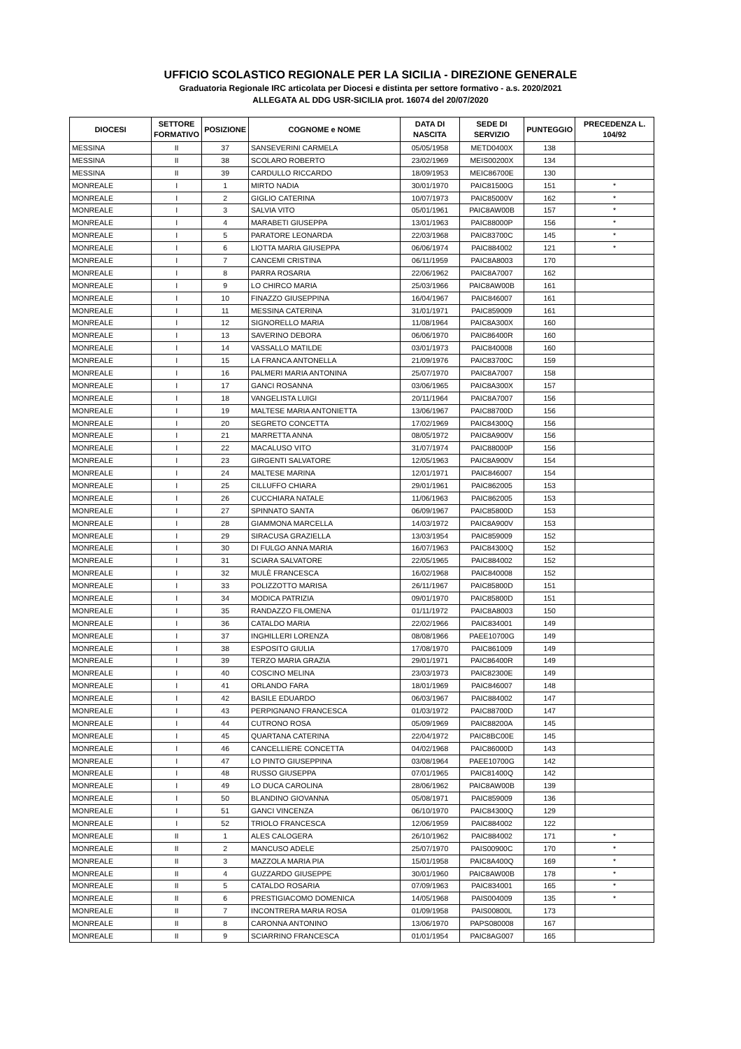UFFICIO SCOLASTICO REGIONALE PER LA SICILIA - DIREZIONE GENERALE
Graduatoria Regionale IRC articolata per Diocesi e distinta per settore formativo - a.s. 2020/2021
ALLEGATA AL DDG USR-SICILIA prot. 16074 del 20/07/2020
| DIOCESI | SETTORE FORMATIVO | POSIZIONE | COGNOME e NOME | DATA DI NASCITA | SEDE DI SERVIZIO | PUNTEGGIO | PRECEDENZA L. 104/92 |
| --- | --- | --- | --- | --- | --- | --- | --- |
| MESSINA | II | 37 | SANSEVERINI CARMELA | 05/05/1958 | METD0400X | 138 | |
| MESSINA | II | 38 | SCOLARO ROBERTO | 23/02/1969 | MEIS00200X | 134 | |
| MESSINA | II | 39 | CARDULLO RICCARDO | 18/09/1953 | MEIC86700E | 130 | |
| MONREALE | I | 1 | MIRTO NADIA | 30/01/1970 | PAIC81500G | 151 | * |
| MONREALE | I | 2 | GIGLIO CATERINA | 10/07/1973 | PAIC85000V | 162 | * |
| MONREALE | I | 3 | SALVIA VITO | 05/01/1961 | PAIC8AW00B | 157 | * |
| MONREALE | I | 4 | MARABETI GIUSEPPA | 13/01/1963 | PAIC88000P | 156 | * |
| MONREALE | I | 5 | PARATORE LEONARDA | 22/03/1968 | PAIC83700C | 145 | * |
| MONREALE | I | 6 | LIOTTA MARIA GIUSEPPA | 06/06/1974 | PAIC884002 | 121 | * |
| MONREALE | I | 7 | CANCEMI CRISTINA | 06/11/1959 | PAIC8A8003 | 170 | |
| MONREALE | I | 8 | PARRA ROSARIA | 22/06/1962 | PAIC8A7007 | 162 | |
| MONREALE | I | 9 | LO CHIRCO MARIA | 25/03/1966 | PAIC8AW00B | 161 | |
| MONREALE | I | 10 | FINAZZO GIUSEPPINA | 16/04/1967 | PAIC846007 | 161 | |
| MONREALE | I | 11 | MESSINA CATERINA | 31/01/1971 | PAIC859009 | 161 | |
| MONREALE | I | 12 | SIGNORELLO MARIA | 11/08/1964 | PAIC8A300X | 160 | |
| MONREALE | I | 13 | SAVERINO DEBORA | 06/06/1970 | PAIC86400R | 160 | |
| MONREALE | I | 14 | VASSALLO MATILDE | 03/01/1973 | PAIC840008 | 160 | |
| MONREALE | I | 15 | LA FRANCA ANTONELLA | 21/09/1976 | PAIC83700C | 159 | |
| MONREALE | I | 16 | PALMERI MARIA ANTONINA | 25/07/1970 | PAIC8A7007 | 158 | |
| MONREALE | I | 17 | GANCI ROSANNA | 03/06/1965 | PAIC8A300X | 157 | |
| MONREALE | I | 18 | VANGELISTA LUIGI | 20/11/1964 | PAIC8A7007 | 156 | |
| MONREALE | I | 19 | MALTESE MARIA ANTONIETTA | 13/06/1967 | PAIC88700D | 156 | |
| MONREALE | I | 20 | SEGRETO CONCETTA | 17/02/1969 | PAIC84300Q | 156 | |
| MONREALE | I | 21 | MARRETTA ANNA | 08/05/1972 | PAIC8A900V | 156 | |
| MONREALE | I | 22 | MACALUSO VITO | 31/07/1974 | PAIC88000P | 156 | |
| MONREALE | I | 23 | GIRGENTI SALVATORE | 12/05/1963 | PAIC8A900V | 154 | |
| MONREALE | I | 24 | MALTESE MARINA | 12/01/1971 | PAIC846007 | 154 | |
| MONREALE | I | 25 | CILLUFFO CHIARA | 29/01/1961 | PAIC862005 | 153 | |
| MONREALE | I | 26 | CUCCHIARA NATALE | 11/06/1963 | PAIC862005 | 153 | |
| MONREALE | I | 27 | SPINNATO SANTA | 06/09/1967 | PAIC85800D | 153 | |
| MONREALE | I | 28 | GIAMMONA MARCELLA | 14/03/1972 | PAIC8A900V | 153 | |
| MONREALE | I | 29 | SIRACUSA GRAZIELLA | 13/03/1954 | PAIC859009 | 152 | |
| MONREALE | I | 30 | DI FULGO ANNA MARIA | 16/07/1963 | PAIC84300Q | 152 | |
| MONREALE | I | 31 | SCIARA SALVATORE | 22/05/1965 | PAIC884002 | 152 | |
| MONREALE | I | 32 | MULÈ FRANCESCA | 16/02/1968 | PAIC840008 | 152 | |
| MONREALE | I | 33 | POLIZZOTTO MARISA | 26/11/1967 | PAIC85800D | 151 | |
| MONREALE | I | 34 | MODICA PATRIZIA | 09/01/1970 | PAIC85800D | 151 | |
| MONREALE | I | 35 | RANDAZZO FILOMENA | 01/11/1972 | PAIC8A8003 | 150 | |
| MONREALE | I | 36 | CATALDO MARIA | 22/02/1966 | PAIC834001 | 149 | |
| MONREALE | I | 37 | INGHILLERI LORENZA | 08/08/1966 | PAEE10700G | 149 | |
| MONREALE | I | 38 | ESPOSITO GIULIA | 17/08/1970 | PAIC861009 | 149 | |
| MONREALE | I | 39 | TERZO MARIA GRAZIA | 29/01/1971 | PAIC86400R | 149 | |
| MONREALE | I | 40 | COSCINO MELINA | 23/03/1973 | PAIC82300E | 149 | |
| MONREALE | I | 41 | ORLANDO FARA | 18/01/1969 | PAIC846007 | 148 | |
| MONREALE | I | 42 | BASILE EDUARDO | 06/03/1967 | PAIC884002 | 147 | |
| MONREALE | I | 43 | PERPIGNANO FRANCESCA | 01/03/1972 | PAIC88700D | 147 | |
| MONREALE | I | 44 | CUTRONO ROSA | 05/09/1969 | PAIC88200A | 145 | |
| MONREALE | I | 45 | QUARTANA CATERINA | 22/04/1972 | PAIC8BC00E | 145 | |
| MONREALE | I | 46 | CANCELLIERE CONCETTA | 04/02/1968 | PAIC86000D | 143 | |
| MONREALE | I | 47 | LO PINTO GIUSEPPINA | 03/08/1964 | PAEE10700G | 142 | |
| MONREALE | I | 48 | RUSSO GIUSEPPA | 07/01/1965 | PAIC81400Q | 142 | |
| MONREALE | I | 49 | LO DUCA CAROLINA | 28/06/1962 | PAIC8AW00B | 139 | |
| MONREALE | I | 50 | BLANDINO GIOVANNA | 05/08/1971 | PAIC859009 | 136 | |
| MONREALE | I | 51 | GANCI VINCENZA | 06/10/1970 | PAIC84300Q | 129 | |
| MONREALE | I | 52 | TRIOLO FRANCESCA | 12/06/1959 | PAIC884002 | 122 | |
| MONREALE | II | 1 | ALES CALOGERA | 26/10/1962 | PAIC884002 | 171 | * |
| MONREALE | II | 2 | MANCUSO ADELE | 25/07/1970 | PAIS00900C | 170 | * |
| MONREALE | II | 3 | MAZZOLA MARIA PIA | 15/01/1958 | PAIC8A400Q | 169 | * |
| MONREALE | II | 4 | GUZZARDO GIUSEPPE | 30/01/1960 | PAIC8AW00B | 178 | * |
| MONREALE | II | 5 | CATALDO ROSARIA | 07/09/1963 | PAIC834001 | 165 | * |
| MONREALE | II | 6 | PRESTIGIACOMO DOMENICA | 14/05/1968 | PAIS004009 | 135 | * |
| MONREALE | II | 7 | INCONTRERA MARIA ROSA | 01/09/1958 | PAIS00800L | 173 | |
| MONREALE | II | 8 | CARONNA ANTONINO | 13/06/1970 | PAPS080008 | 167 | |
| MONREALE | II | 9 | SCIARRINO FRANCESCA | 01/01/1954 | PAIC8AG007 | 165 | |